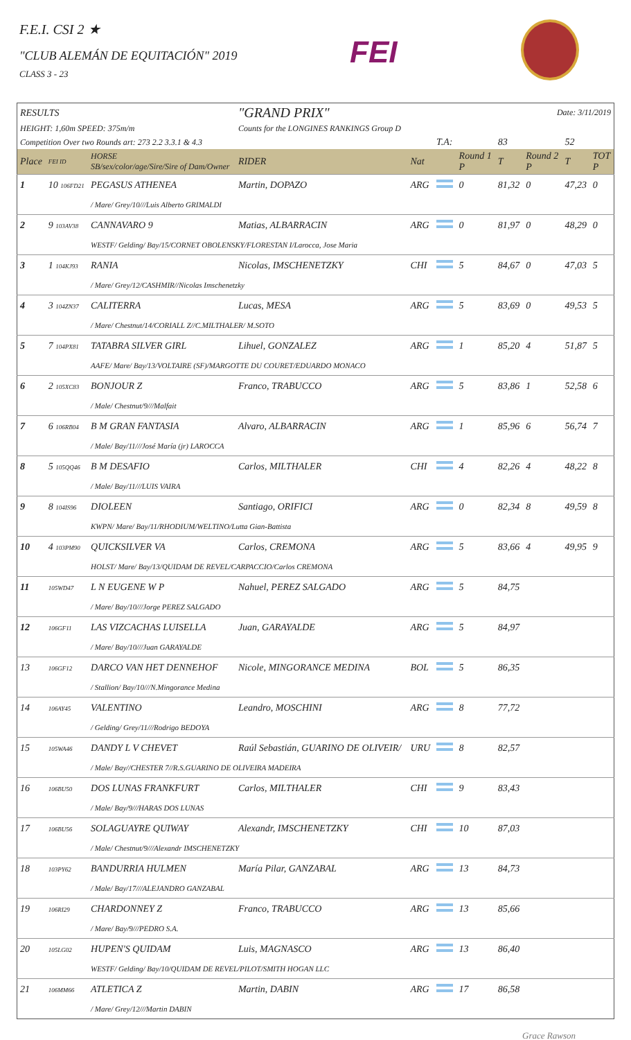F.E.I. CSI 2 ★
"CLUB ALEMÁN DE EQUITACIÓN" 2019
CLASS 3 - 23
FEI
| RESULTS | | | "GRAND PRIX" | | Date: 3/11/2019 | | | | | |
| HEIGHT: 1,60m SPEED: 375m/m | | | Counts for the LONGINES RANKINGS Group D | | | | | | | |
| Competition Over two Rounds art: 273 2.2 3.3.1 & 4.3 | | | | | T.A: | | 83 | | 52 | |
| Place | FEI ID | HORSE SB/sex/color/age/Sire/Sire of Dam/Owner | RIDER | Nat | | Round 1 P | T | Round 2 P | T | TOT P |
| 1 | 10 106FD21 | PEGASUS ATHENEA | Martin, DOPAZO | ARG | | 0 | 81,32 | 0 | 47,23 | 0 |
| | | / Mare/ Grey/10///Luis Alberto GRIMALDI | | | | | | | | |
| 2 | 9 103AV38 | CANNAVARO 9 | Matias, ALBARRACIN | ARG | | 0 | 81,97 | 0 | 48,29 | 0 |
| | | WESTF/ Gelding/ Bay/15/CORNET OBOLENSKY/FLORESTAN I/Larocca, Jose Maria | | | | | | | | |
| 3 | 1 104KJ93 | RANIA | Nicolas, IMSCHENETZKY | CHI | | 5 | 84,67 | 0 | 47,03 | 5 |
| | | / Mare/ Grey/12/CASHMIR//Nicolas Imschenetzky | | | | | | | | |
| 4 | 3 104ZN37 | CALITERRA | Lucas, MESA | ARG | | 5 | 83,69 | 0 | 49,53 | 5 |
| | | / Mare/ Chestnut/14/CORIALL Z//C.MILTHALER/ M.SOTO | | | | | | | | |
| 5 | 7 104PX81 | TATABRA SILVER GIRL | Lihuel, GONZALEZ | ARG | | 1 | 85,20 | 4 | 51,87 | 5 |
| | | AAFE/ Mare/ Bay/13/VOLTAIRE (SF)/MARGOTTE DU COURET/EDUARDO MONACO | | | | | | | | |
| 6 | 2 105XC83 | BONJOUR Z | Franco, TRABUCCO | ARG | | 5 | 83,86 | 1 | 52,58 | 6 |
| | | / Male/ Chestnut/9///Malfait | | | | | | | | |
| 7 | 6 106RB04 | B M GRAN FANTASIA | Alvaro, ALBARRACIN | ARG | | 1 | 85,96 | 6 | 56,74 | 7 |
| | | / Male/ Bay/11///José María (jr) LAROCCA | | | | | | | | |
| 8 | 5 105QQ46 | B M DESAFIO | Carlos, MILTHALER | CHI | | 4 | 82,26 | 4 | 48,22 | 8 |
| | | / Male/ Bay/11///LUIS VAIRA | | | | | | | | |
| 9 | 8 104IS96 | DIOLEEN | Santiago, ORIFICI | ARG | | 0 | 82,34 | 8 | 49,59 | 8 |
| | | KWPN/ Mare/ Bay/11/RHODIUM/WELTINO/Lutta Gian-Battista | | | | | | | | |
| 10 | 4 103PM90 | QUICKSILVER VA | Carlos, CREMONA | ARG | | 5 | 83,66 | 4 | 49,95 | 9 |
| | | HOLST/ Mare/ Bay/13/QUIDAM DE REVEL/CARPACCIO/Carlos CREMONA | | | | | | | | |
| 11 | 105WD47 | L N EUGENE W P | Nahuel, PEREZ SALGADO | ARG | | 5 | 84,75 | | | |
| | | / Mare/ Bay/10///Jorge PEREZ SALGADO | | | | | | | | |
| 12 | 106GF11 | LAS VIZCACHAS LUISELLA | Juan, GARAYALDE | ARG | | 5 | 84,97 | | | |
| | | / Mare/ Bay/10///Juan GARAYALDE | | | | | | | | |
| 13 | 106GF12 | DARCO VAN HET DENNEHOF | Nicole, MINGORANCE MEDINA | BOL | | 5 | 86,35 | | | |
| | | / Stallion/ Bay/10///N.Mingorance Medina | | | | | | | | |
| 14 | 106AY45 | VALENTINO | Leandro, MOSCHINI | ARG | | 8 | 77,72 | | | |
| | | / Gelding/ Grey/11///Rodrigo BEDOYA | | | | | | | | |
| 15 | 105WA46 | DANDY L V CHEVET | Raúl Sebastián, GUARINO DE OLIVEIR/ | URU | | 8 | 82,57 | | | |
| | | / Male/ Bay//CHESTER 7//R.S.GUARINO DE OLIVEIRA MADEIRA | | | | | | | | |
| 16 | 106BU50 | DOS LUNAS FRANKFURT | Carlos, MILTHALER | CHI | | 9 | 83,43 | | | |
| | | / Male/ Bay/9///HARAS DOS LUNAS | | | | | | | | |
| 17 | 106BU56 | SOLAGUAYRE QUIWAY | Alexandr, IMSCHENETZKY | CHI | | 10 | 87,03 | | | |
| | | / Male/ Chestnut/9///Alexandr IMSCHENETZKY | | | | | | | | |
| 18 | 103PY62 | BANDURRIA HULMEN | María Pilar, GANZABAL | ARG | | 13 | 84,73 | | | |
| | | / Male/ Bay/17///ALEJANDRO GANZABAL | | | | | | | | |
| 19 | 106RI29 | CHARDONNEY Z | Franco, TRABUCCO | ARG | | 13 | 85,66 | | | |
| | | / Mare/ Bay/9///PEDRO S.A. | | | | | | | | |
| 20 | 105LG02 | HUPEN'S QUIDAM | Luis, MAGNASCO | ARG | | 13 | 86,40 | | | |
| | | WESTF/ Gelding/ Bay/10/QUIDAM DE REVEL/PILOT/SMITH HOGAN LLC | | | | | | | | |
| 21 | 106MM66 | ATLETICA Z | Martin, DABIN | ARG | | 17 | 86,58 | | | |
| | | / Mare/ Grey/12///Martin DABIN | | | | | | | | |
Grace Rawson